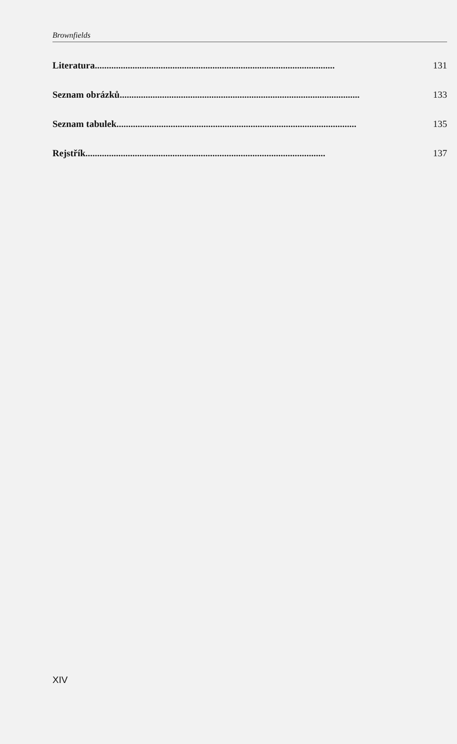Brownfields
Literatura ...................................................................................................... 131
Seznam obrázků ...................................................................................................... 133
Seznam tabulek ...................................................................................................... 135
Rejstřík ...................................................................................................... 137
XIV